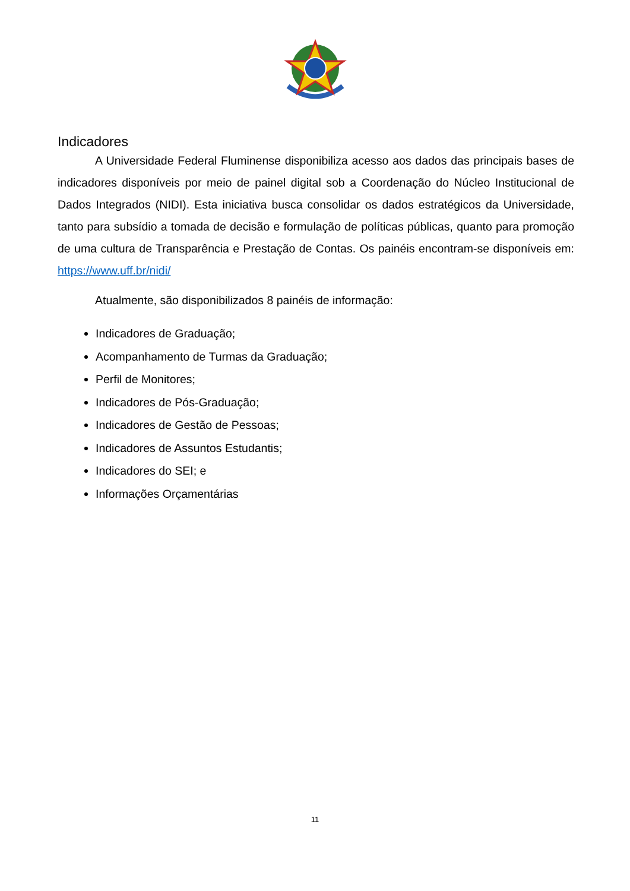Indicadores
A Universidade Federal Fluminense disponibiliza acesso aos dados das principais bases de indicadores disponíveis por meio de painel digital sob a Coordenação do Núcleo Institucional de Dados Integrados (NIDI). Esta iniciativa busca consolidar os dados estratégicos da Universidade, tanto para subsídio a tomada de decisão e formulação de políticas públicas, quanto para promoção de uma cultura de Transparência e Prestação de Contas. Os painéis encontram-se disponíveis em: https://www.uff.br/nidi/
Atualmente, são disponibilizados 8 painéis de informação:
Indicadores de Graduação;
Acompanhamento de Turmas da Graduação;
Perfil de Monitores;
Indicadores de Pós-Graduação;
Indicadores de Gestão de Pessoas;
Indicadores de Assuntos Estudantis;
Indicadores do SEI; e
Informações Orçamentárias
11